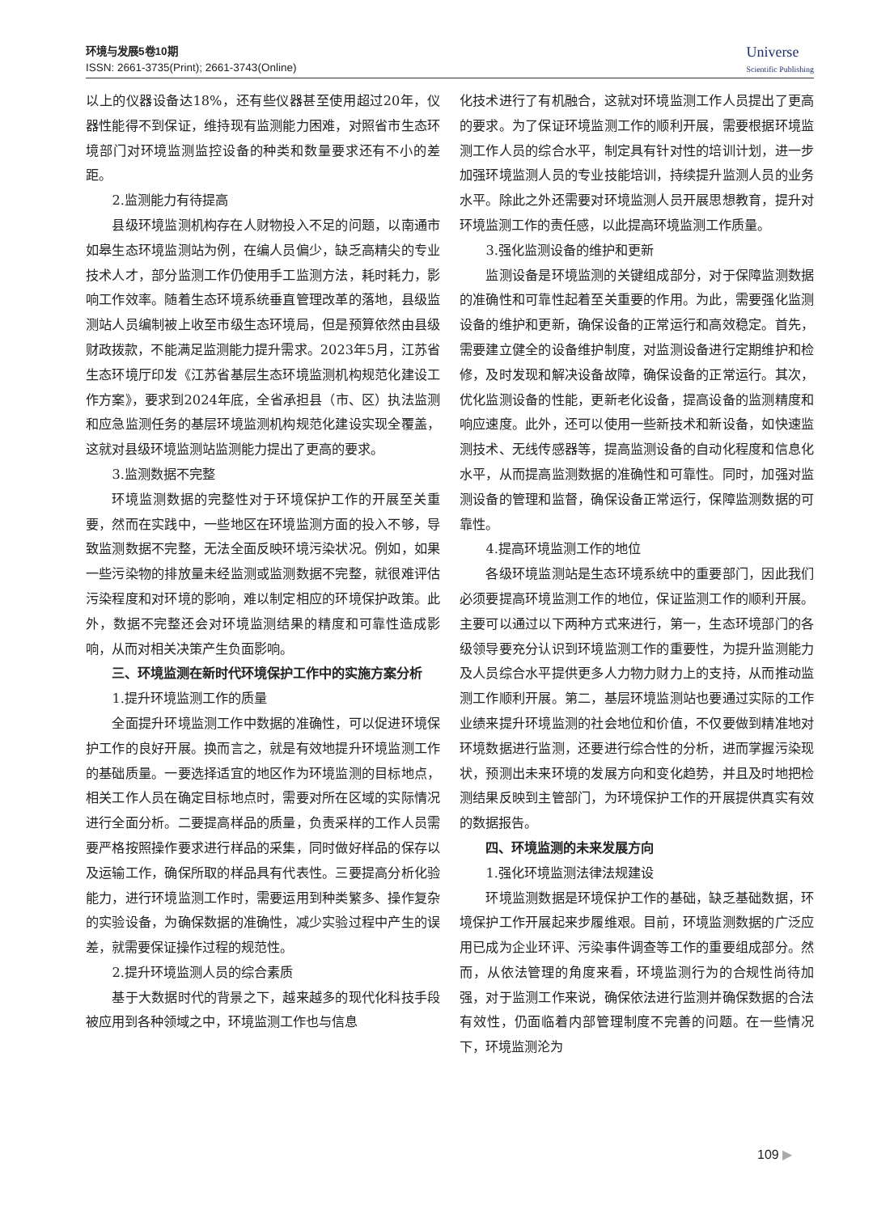环境与发展5卷10期
ISSN: 2661-3735(Print); 2661-3743(Online)
Universe
Scientific Publishing
以上的仪器设备达18%，还有些仪器甚至使用超过20年，仪器性能得不到保证，维持现有监测能力困难，对照省市生态环境部门对环境监测监控设备的种类和数量要求还有不小的差距。
2.监测能力有待提高
县级环境监测机构存在人财物投入不足的问题，以南通市如皋生态环境监测站为例，在编人员偏少，缺乏高精尖的专业技术人才，部分监测工作仍使用手工监测方法，耗时耗力，影响工作效率。随着生态环境系统垂直管理改革的落地，县级监测站人员编制被上收至市级生态环境局，但是预算依然由县级财政拨款，不能满足监测能力提升需求。2023年5月，江苏省生态环境厅印发《江苏省基层生态环境监测机构规范化建设工作方案》，要求到2024年底，全省承担县（市、区）执法监测和应急监测任务的基层环境监测机构规范化建设实现全覆盖，这就对县级环境监测站监测能力提出了更高的要求。
3.监测数据不完整
环境监测数据的完整性对于环境保护工作的开展至关重要，然而在实践中，一些地区在环境监测方面的投入不够，导致监测数据不完整，无法全面反映环境污染状况。例如，如果一些污染物的排放量未经监测或监测数据不完整，就很难评估污染程度和对环境的影响，难以制定相应的环境保护政策。此外，数据不完整还会对环境监测结果的精度和可靠性造成影响，从而对相关决策产生负面影响。
三、环境监测在新时代环境保护工作中的实施方案分析
1.提升环境监测工作的质量
全面提升环境监测工作中数据的准确性，可以促进环境保护工作的良好开展。换而言之，就是有效地提升环境监测工作的基础质量。一要选择适宜的地区作为环境监测的目标地点，相关工作人员在确定目标地点时，需要对所在区域的实际情况进行全面分析。二要提高样品的质量，负责采样的工作人员需要严格按照操作要求进行样品的采集，同时做好样品的保存以及运输工作，确保所取的样品具有代表性。三要提高分析化验能力，进行环境监测工作时，需要运用到种类繁多、操作复杂的实验设备，为确保数据的准确性，减少实验过程中产生的误差，就需要保证操作过程的规范性。
2.提升环境监测人员的综合素质
基于大数据时代的背景之下，越来越多的现代化科技手段被应用到各种领域之中，环境监测工作也与信息
化技术进行了有机融合，这就对环境监测工作人员提出了更高的要求。为了保证环境监测工作的顺利开展，需要根据环境监测工作人员的综合水平，制定具有针对性的培训计划，进一步加强环境监测人员的专业技能培训，持续提升监测人员的业务水平。除此之外还需要对环境监测人员开展思想教育，提升对环境监测工作的责任感，以此提高环境监测工作质量。
3.强化监测设备的维护和更新
监测设备是环境监测的关键组成部分，对于保障监测数据的准确性和可靠性起着至关重要的作用。为此，需要强化监测设备的维护和更新，确保设备的正常运行和高效稳定。首先，需要建立健全的设备维护制度，对监测设备进行定期维护和检修，及时发现和解决设备故障，确保设备的正常运行。其次，优化监测设备的性能，更新老化设备，提高设备的监测精度和响应速度。此外，还可以使用一些新技术和新设备，如快速监测技术、无线传感器等，提高监测设备的自动化程度和信息化水平，从而提高监测数据的准确性和可靠性。同时，加强对监测设备的管理和监督，确保设备正常运行，保障监测数据的可靠性。
4.提高环境监测工作的地位
各级环境监测站是生态环境系统中的重要部门，因此我们必须要提高环境监测工作的地位，保证监测工作的顺利开展。主要可以通过以下两种方式来进行，第一，生态环境部门的各级领导要充分认识到环境监测工作的重要性，为提升监测能力及人员综合水平提供更多人力物力财力上的支持，从而推动监测工作顺利开展。第二，基层环境监测站也要通过实际的工作业绩来提升环境监测的社会地位和价值，不仅要做到精准地对环境数据进行监测，还要进行综合性的分析，进而掌握污染现状，预测出未来环境的发展方向和变化趋势，并且及时地把检测结果反映到主管部门，为环境保护工作的开展提供真实有效的数据报告。
四、环境监测的未来发展方向
1.强化环境监测法律法规建设
环境监测数据是环境保护工作的基础，缺乏基础数据，环境保护工作开展起来步履维艰。目前，环境监测数据的广泛应用已成为企业环评、污染事件调查等工作的重要组成部分。然而，从依法管理的角度来看，环境监测行为的合规性尚待加强，对于监测工作来说，确保依法进行监测并确保数据的合法有效性，仍面临着内部管理制度不完善的问题。在一些情况下，环境监测沦为
109 ▶